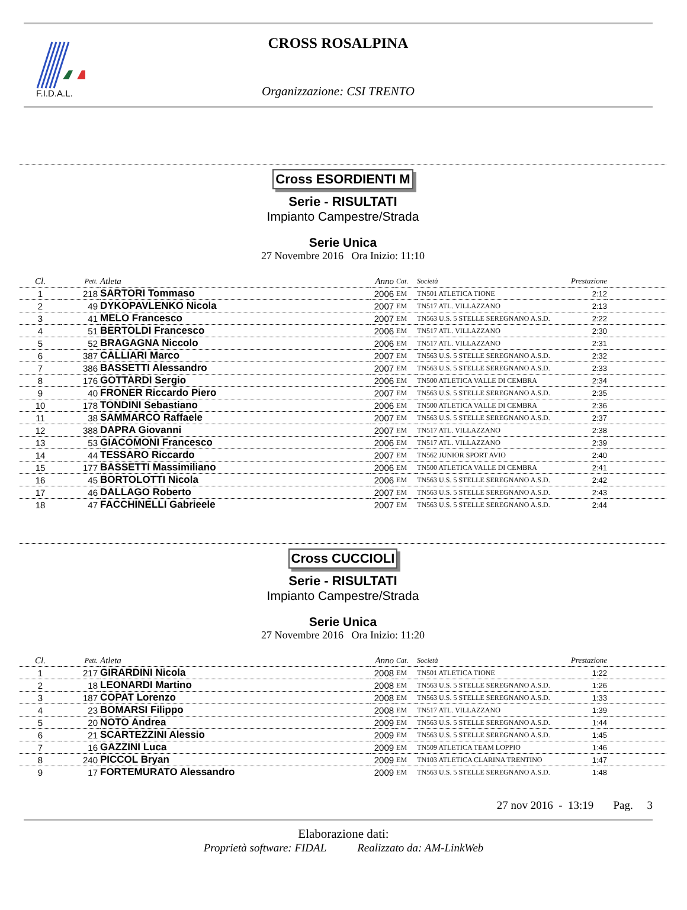F.I.D.A.L.
CROSS ROSALPINA
Organizzazione: CSI TRENTO
Cross ESORDIENTI M
Serie - RISULTATI
Impianto Campestre/Strada
Serie Unica
27 Novembre 2016 Ora Inizio: 11:10
| Cl. | Pett. | Atleta | Anno | Cat. | Società | Prestazione | |
| --- | --- | --- | --- | --- | --- | --- | --- |
| 1 | 218 | SARTORI Tommaso | 2006 | EM | TN501 ATLETICA TIONE | 2:12 | |
| 2 | 49 | DYKOPAVLENKO Nicola | 2007 | EM | TN517 ATL. VILLAZZANO | 2:13 | |
| 3 | 41 | MELO Francesco | 2007 | EM | TN563 U.S. 5 STELLE SEREGNANO A.S.D. | 2:22 | |
| 4 | 51 | BERTOLDI Francesco | 2006 | EM | TN517 ATL. VILLAZZANO | 2:30 | |
| 5 | 52 | BRAGAGNA Niccolo | 2006 | EM | TN517 ATL. VILLAZZANO | 2:31 | |
| 6 | 387 | CALLIARI Marco | 2007 | EM | TN563 U.S. 5 STELLE SEREGNANO A.S.D. | 2:32 | |
| 7 | 386 | BASSETTI Alessandro | 2007 | EM | TN563 U.S. 5 STELLE SEREGNANO A.S.D. | 2:33 | |
| 8 | 176 | GOTTARDI Sergio | 2006 | EM | TN500 ATLETICA VALLE DI CEMBRA | 2:34 | |
| 9 | 40 | FRONER Riccardo Piero | 2007 | EM | TN563 U.S. 5 STELLE SEREGNANO A.S.D. | 2:35 | |
| 10 | 178 | TONDINI Sebastiano | 2006 | EM | TN500 ATLETICA VALLE DI CEMBRA | 2:36 | |
| 11 | 38 | SAMMARCO Raffaele | 2007 | EM | TN563 U.S. 5 STELLE SEREGNANO A.S.D. | 2:37 | |
| 12 | 388 | DAPRA Giovanni | 2007 | EM | TN517 ATL. VILLAZZANO | 2:38 | |
| 13 | 53 | GIACOMONI Francesco | 2006 | EM | TN517 ATL. VILLAZZANO | 2:39 | |
| 14 | 44 | TESSARO Riccardo | 2007 | EM | TN562 JUNIOR SPORT AVIO | 2:40 | |
| 15 | 177 | BASSETTI Massimiliano | 2006 | EM | TN500 ATLETICA VALLE DI CEMBRA | 2:41 | |
| 16 | 45 | BORTOLOTTI Nicola | 2006 | EM | TN563 U.S. 5 STELLE SEREGNANO A.S.D. | 2:42 | |
| 17 | 46 | DALLAGO Roberto | 2007 | EM | TN563 U.S. 5 STELLE SEREGNANO A.S.D. | 2:43 | |
| 18 | 47 | FACCHINELLI Gabrieele | 2007 | EM | TN563 U.S. 5 STELLE SEREGNANO A.S.D. | 2:44 | |
Cross CUCCIOLI
Serie - RISULTATI
Impianto Campestre/Strada
Serie Unica
27 Novembre 2016 Ora Inizio: 11:20
| Cl. | Pett. | Atleta | Anno | Cat. | Società | Prestazione | |
| --- | --- | --- | --- | --- | --- | --- | --- |
| 1 | 217 | GIRARDINI Nicola | 2008 | EM | TN501 ATLETICA TIONE | 1:22 | |
| 2 | 18 | LEONARDI Martino | 2008 | EM | TN563 U.S. 5 STELLE SEREGNANO A.S.D. | 1:26 | |
| 3 | 187 | COPAT Lorenzo | 2008 | EM | TN563 U.S. 5 STELLE SEREGNANO A.S.D. | 1:33 | |
| 4 | 23 | BOMARSI Filippo | 2008 | EM | TN517 ATL. VILLAZZANO | 1:39 | |
| 5 | 20 | NOTO Andrea | 2009 | EM | TN563 U.S. 5 STELLE SEREGNANO A.S.D. | 1:44 | |
| 6 | 21 | SCARTEZZINI Alessio | 2009 | EM | TN563 U.S. 5 STELLE SEREGNANO A.S.D. | 1:45 | |
| 7 | 16 | GAZZINI Luca | 2009 | EM | TN509 ATLETICA TEAM LOPPIO | 1:46 | |
| 8 | 240 | PICCOL Bryan | 2009 | EM | TN103 ATLETICA CLARINA TRENTINO | 1:47 | |
| 9 | 17 | FORTEMURATO Alessandro | 2009 | EM | TN563 U.S. 5 STELLE SEREGNANO A.S.D. | 1:48 | |
27 nov 2016 - 13:19 Pag. 3
Elaborazione dati:
Proprietà software: FIDAL Realizzato da: AM-LinkWeb